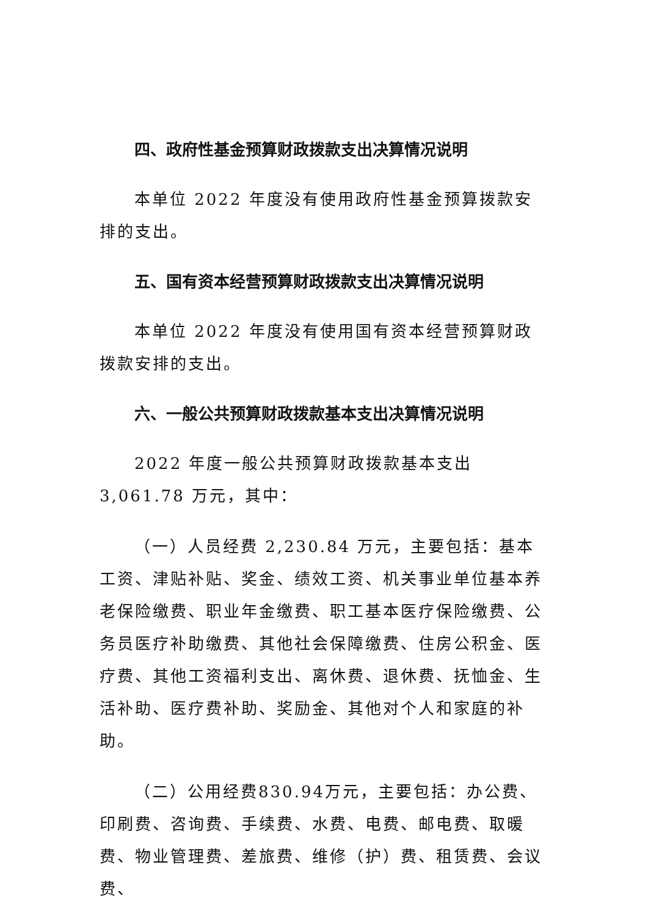四、政府性基金预算财政拨款支出决算情况说明
本单位 2022 年度没有使用政府性基金预算拨款安排的支出。
五、国有资本经营预算财政拨款支出决算情况说明
本单位 2022 年度没有使用国有资本经营预算财政拨款安排的支出。
六、一般公共预算财政拨款基本支出决算情况说明
2022 年度一般公共预算财政拨款基本支出 3,061.78 万元，其中：
（一）人员经费 2,230.84 万元，主要包括：基本工资、津贴补贴、奖金、绩效工资、机关事业单位基本养老保险缴费、职业年金缴费、职工基本医疗保险缴费、公务员医疗补助缴费、其他社会保障缴费、住房公积金、医疗费、其他工资福利支出、离休费、退休费、抚恤金、生活补助、医疗费补助、奖励金、其他对个人和家庭的补助。
（二）公用经费830.94万元，主要包括：办公费、印刷费、咨询费、手续费、水费、电费、邮电费、取暖费、物业管理费、差旅费、维修（护）费、租赁费、会议费、